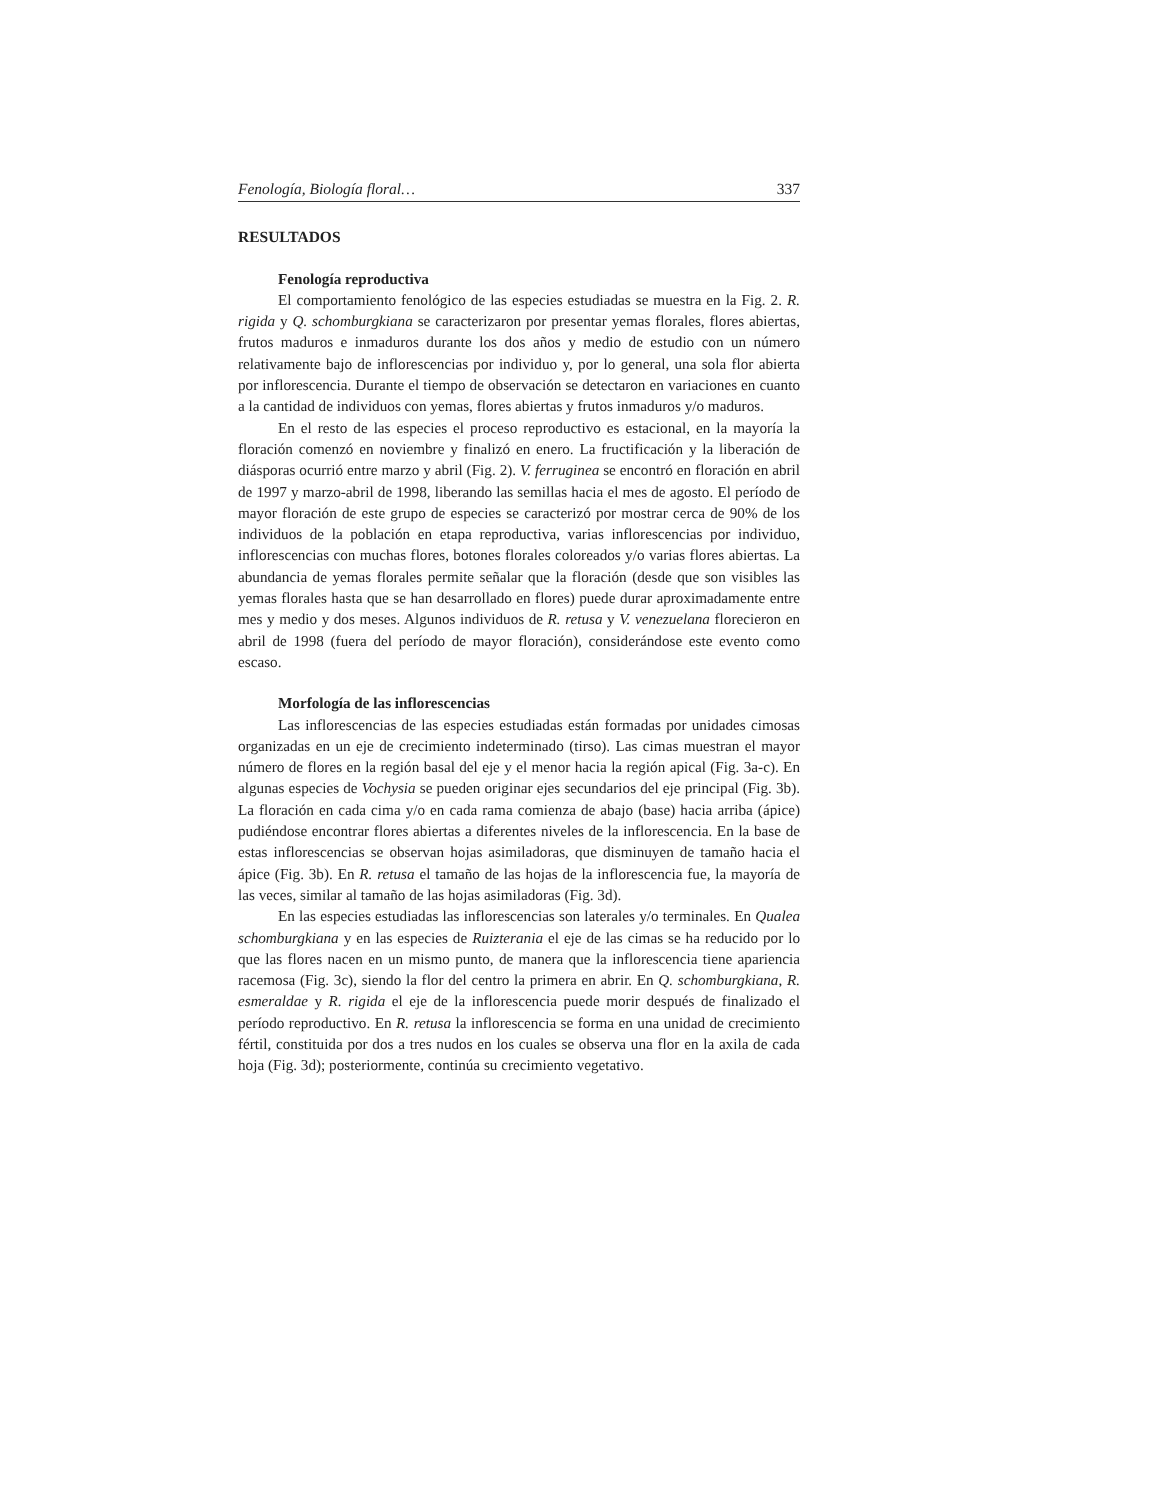Fenología, Biología floral… 337
RESULTADOS
Fenología reproductiva
El comportamiento fenológico de las especies estudiadas se muestra en la Fig. 2. R. rigida y Q. schomburgkiana se caracterizaron por presentar yemas florales, flores abiertas, frutos maduros e inmaduros durante los dos años y medio de estudio con un número relativamente bajo de inflorescencias por individuo y, por lo general, una sola flor abierta por inflorescencia. Durante el tiempo de observación se detectaron en variaciones en cuanto a la cantidad de individuos con yemas, flores abiertas y frutos inmaduros y/o maduros.
En el resto de las especies el proceso reproductivo es estacional, en la mayoría la floración comenzó en noviembre y finalizó en enero. La fructificación y la liberación de diásporas ocurrió entre marzo y abril (Fig. 2). V. ferruginea se encontró en floración en abril de 1997 y marzo-abril de 1998, liberando las semillas hacia el mes de agosto. El período de mayor floración de este grupo de especies se caracterizó por mostrar cerca de 90% de los individuos de la población en etapa reproductiva, varias inflorescencias por individuo, inflorescencias con muchas flores, botones florales coloreados y/o varias flores abiertas. La abundancia de yemas florales permite señalar que la floración (desde que son visibles las yemas florales hasta que se han desarrollado en flores) puede durar aproximadamente entre mes y medio y dos meses. Algunos individuos de R. retusa y V. venezuelana florecieron en abril de 1998 (fuera del período de mayor floración), considerándose este evento como escaso.
Morfología de las inflorescencias
Las inflorescencias de las especies estudiadas están formadas por unidades cimosas organizadas en un eje de crecimiento indeterminado (tirso). Las cimas muestran el mayor número de flores en la región basal del eje y el menor hacia la región apical (Fig. 3a-c). En algunas especies de Vochysia se pueden originar ejes secundarios del eje principal (Fig. 3b). La floración en cada cima y/o en cada rama comienza de abajo (base) hacia arriba (ápice) pudiéndose encontrar flores abiertas a diferentes niveles de la inflorescencia. En la base de estas inflorescencias se observan hojas asimiladoras, que disminuyen de tamaño hacia el ápice (Fig. 3b). En R. retusa el tamaño de las hojas de la inflorescencia fue, la mayoría de las veces, similar al tamaño de las hojas asimiladoras (Fig. 3d).
En las especies estudiadas las inflorescencias son laterales y/o terminales. En Qualea schomburgkiana y en las especies de Ruizterania el eje de las cimas se ha reducido por lo que las flores nacen en un mismo punto, de manera que la inflorescencia tiene apariencia racemosa (Fig. 3c), siendo la flor del centro la primera en abrir. En Q. schomburgkiana, R. esmeraldae y R. rigida el eje de la inflorescencia puede morir después de finalizado el período reproductivo. En R. retusa la inflorescencia se forma en una unidad de crecimiento fértil, constituida por dos a tres nudos en los cuales se observa una flor en la axila de cada hoja (Fig. 3d); posteriormente, continúa su crecimiento vegetativo.